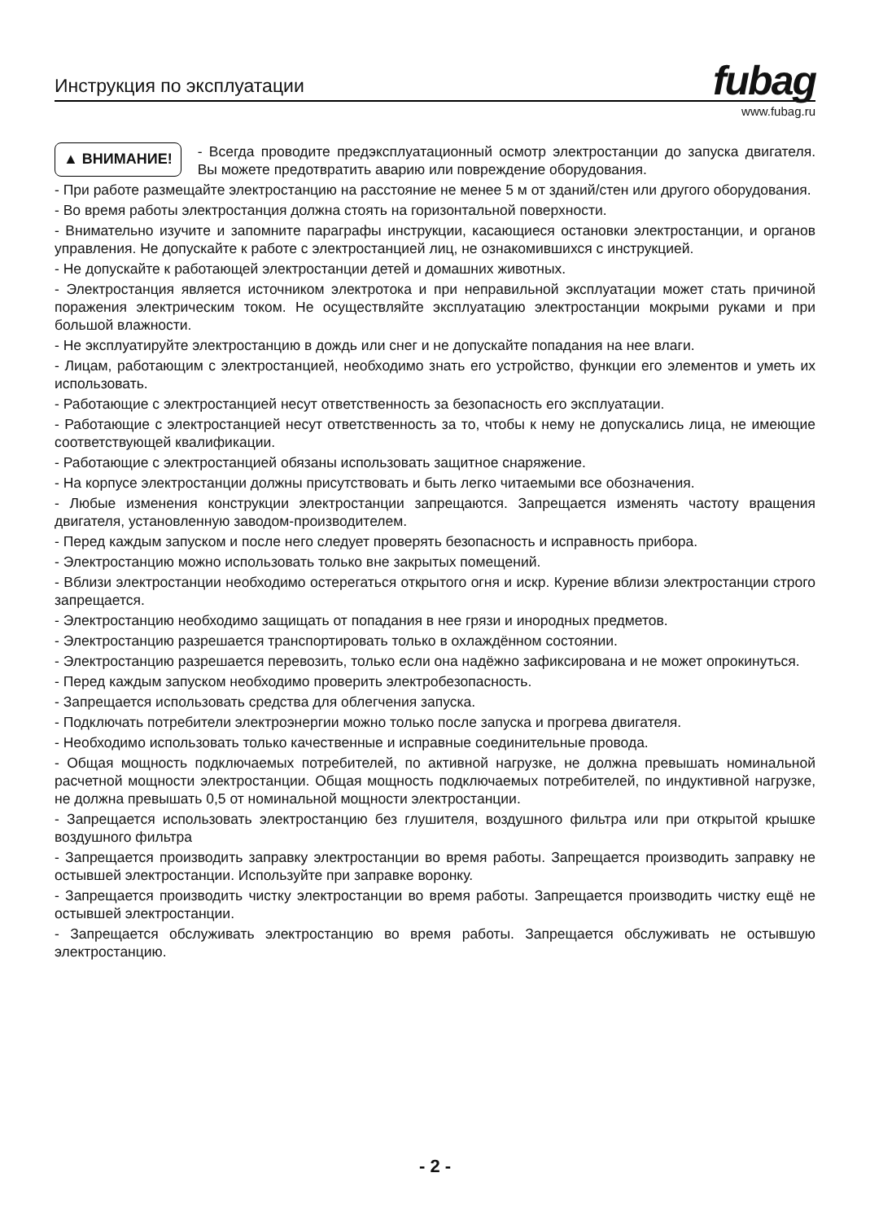Инструкция по эксплуатации
fubag
www.fubag.ru
▲ ВНИМАНИЕ!
- Всегда проводите предэксплуатационный осмотр электростанции до запуска двигателя. Вы можете предотвратить аварию или повреждение оборудования.
- При работе размещайте электростанцию на расстояние не менее 5 м от зданий/стен или другого оборудования.
- Во время работы электростанция должна стоять на горизонтальной поверхности.
- Внимательно изучите и запомните параграфы инструкции, касающиеся остановки электростанции, и органов управления. Не допускайте к работе с электростанцией лиц, не ознакомившихся с инструкцией.
- Не допускайте к работающей электростанции детей и домашних животных.
- Электростанция является источником электротока и при неправильной эксплуатации может стать причиной поражения электрическим током. Не осуществляйте эксплуатацию электростанции мокрыми руками и при большой влажности.
- Не эксплуатируйте электростанцию в дождь или снег и не допускайте попадания на нее влаги.
- Лицам, работающим с электростанцией, необходимо знать его устройство, функции его элементов и уметь их использовать.
- Работающие с электростанцией несут ответственность за безопасность его эксплуатации.
- Работающие с электростанцией несут ответственность за то, чтобы к нему не допускались лица, не имеющие соответствующей квалификации.
- Работающие с электростанцией обязаны использовать защитное снаряжение.
- На корпусе электростанции должны присутствовать и быть легко читаемыми все обозначения.
- Любые изменения конструкции электростанции запрещаются. Запрещается изменять частоту вращения двигателя, установленную заводом-производителем.
- Перед каждым запуском и после него следует проверять безопасность и исправность прибора.
- Электростанцию можно использовать только вне закрытых помещений.
- Вблизи электростанции необходимо остерегаться открытого огня и искр. Курение вблизи электростанции строго запрещается.
- Электростанцию необходимо защищать от попадания в нее грязи и инородных предметов.
- Электростанцию разрешается транспортировать только в охлаждённом состоянии.
- Электростанцию разрешается перевозить, только если она надёжно зафиксирована и не может опрокинуться.
- Перед каждым запуском необходимо проверить электробезопасность.
- Запрещается использовать средства для облегчения запуска.
- Подключать потребители электроэнергии можно только после запуска и прогрева двигателя.
- Необходимо использовать только качественные и исправные соединительные провода.
- Общая мощность подключаемых потребителей, по активной нагрузке, не должна превышать номинальной расчетной мощности электростанции. Общая мощность подключаемых потребителей, по индуктивной нагрузке, не должна превышать 0,5 от номинальной мощности электростанции.
- Запрещается использовать электростанцию без глушителя, воздушного фильтра или при открытой крышке воздушного фильтра
- Запрещается производить заправку электростанции во время работы. Запрещается производить заправку не остывшей электростанции. Используйте при заправке воронку.
- Запрещается производить чистку электростанции во время работы. Запрещается производить чистку ещё не остывшей электростанции.
- Запрещается обслуживать электростанцию во время работы. Запрещается обслуживать не остывшую электростанцию.
- 2 -